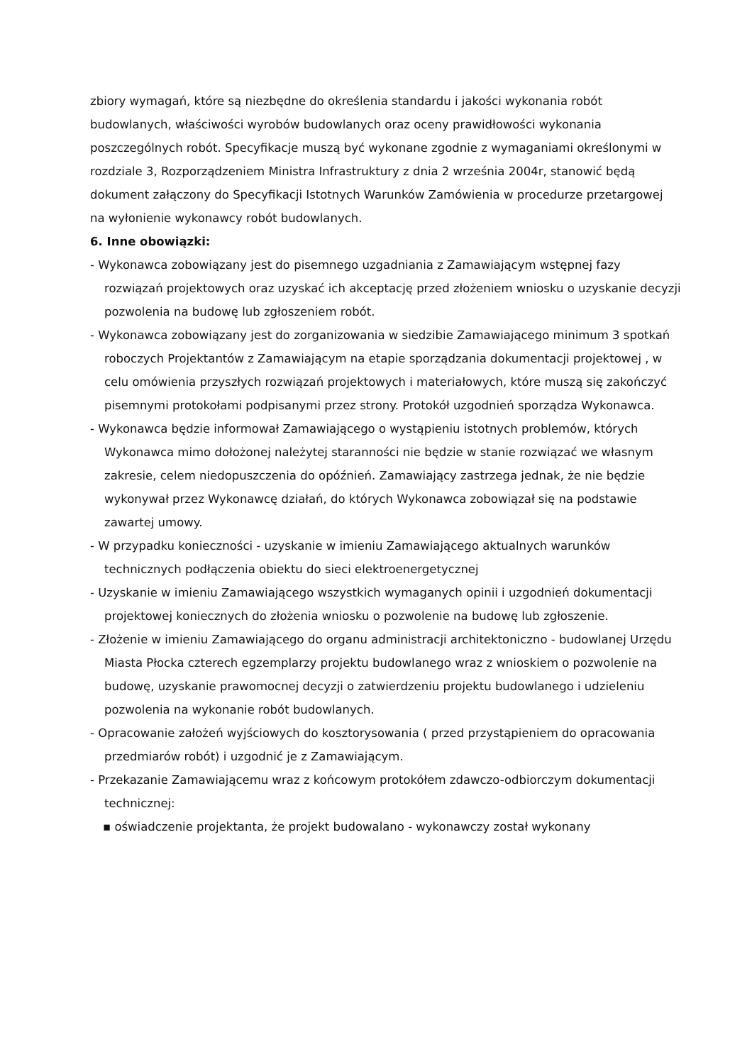zbiory wymagań, które są niezbędne do określenia standardu i jakości wykonania robót budowlanych, właściwości wyrobów budowlanych oraz oceny prawidłowości wykonania poszczególnych robót. Specyfikacje muszą być wykonane zgodnie z wymaganiami określonymi w rozdziale 3, Rozporządzeniem Ministra Infrastruktury z dnia 2 września 2004r, stanowić będą dokument załączony do Specyfikacji Istotnych Warunków Zamówienia w procedurze przetargowej na wyłonienie wykonawcy robót budowlanych.
6. Inne obowiązki:
- Wykonawca zobowiązany jest do pisemnego uzgadniania z Zamawiającym wstępnej fazy rozwiązań projektowych oraz uzyskać ich akceptację przed złożeniem wniosku o uzyskanie decyzji pozwolenia na budowę lub zgłoszeniem robót.
- Wykonawca zobowiązany jest do zorganizowania w siedzibie Zamawiającego minimum 3 spotkań roboczych Projektantów z Zamawiającym na etapie sporządzania dokumentacji projektowej , w celu omówienia przyszłych rozwiązań projektowych i materiałowych, które muszą się zakończyć pisemnymi protokołami podpisanymi przez strony. Protokół uzgodnień sporządza Wykonawca.
- Wykonawca będzie informował Zamawiającego o wystąpieniu istotnych problemów, których Wykonawca mimo dołożonej należytej staranności nie będzie w stanie rozwiązać we własnym zakresie, celem niedopuszczenia do opóźnień. Zamawiający zastrzega jednak, że nie będzie wykonywał przez Wykonawcę działań, do których Wykonawca zobowiązał się na podstawie zawartej umowy.
- W przypadku konieczności - uzyskanie w imieniu Zamawiającego aktualnych warunków technicznych podłączenia obiektu do sieci elektroenergetycznej
- Uzyskanie w imieniu Zamawiającego wszystkich wymaganych opinii i uzgodnień dokumentacji projektowej koniecznych do złożenia wniosku o pozwolenie na budowę lub zgłoszenie.
- Złożenie w imieniu Zamawiającego do organu administracji architektoniczno - budowlanej Urzędu Miasta Płocka czterech egzemplarzy projektu budowlanego wraz z wnioskiem o pozwolenie na budowę, uzyskanie prawomocnej decyzji o zatwierdzeniu projektu budowlanego i udzieleniu pozwolenia na wykonanie robót budowlanych.
- Opracowanie założeń wyjściowych do kosztorysowania ( przed przystąpieniem do opracowania przedmiarów robót) i uzgodnić je z Zamawiającym.
- Przekazanie Zamawiającemu wraz z końcowym protokółem zdawczo-odbiorczym dokumentacji technicznej:
▪ oświadczenie projektanta, że projekt budowalano - wykonawczy został wykonany